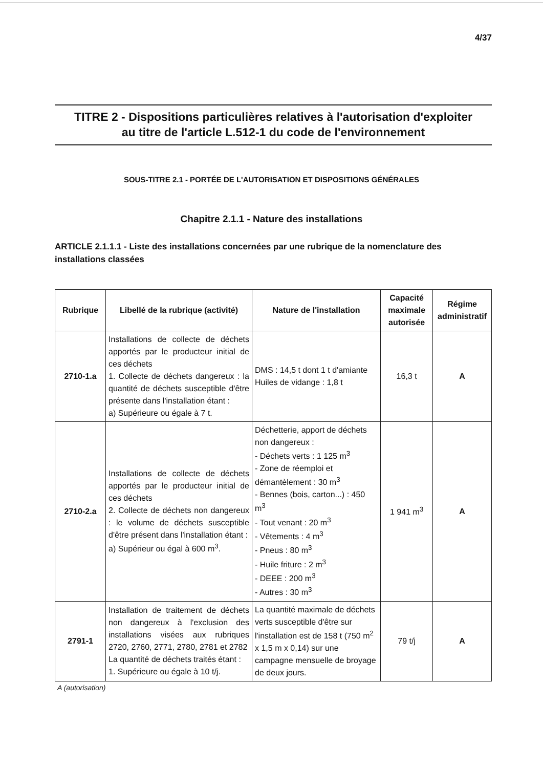4/37
TITRE 2 - Dispositions particulières relatives à l'autorisation d'exploiter
au titre de l'article L.512-1 du code de l'environnement
SOUS-TITRE 2.1 - PORTÉE DE L'AUTORISATION ET DISPOSITIONS GÉNÉRALES
Chapitre 2.1.1 - Nature des installations
ARTICLE 2.1.1.1 - Liste des installations concernées par une rubrique de la nomenclature des installations classées
| Rubrique | Libellé de la rubrique (activité) | Nature de l'installation | Capacité maximale autorisée | Régime administratif |
| --- | --- | --- | --- | --- |
| 2710-1.a | Installations de collecte de déchets apportés par le producteur initial de ces déchets 1. Collecte de déchets dangereux : la quantité de déchets susceptible d'être présente dans l'installation étant : a) Supérieure ou égale à 7 t. | DMS : 14,5 t dont 1 t d'amiante Huiles de vidange : 1,8 t | 16,3 t | A |
| 2710-2.a | Installations de collecte de déchets apportés par le producteur initial de ces déchets 2. Collecte de déchets non dangereux : le volume de déchets susceptible d'être présent dans l'installation étant : a) Supérieur ou égal à 600 m<sup>3</sup>. | Déchetterie, apport de déchets non dangereux : - Déchets verts : 1 125 m<sup>3</sup> - Zone de réemploi et démantèlement : 30 m<sup>3</sup> - Bennes (bois, carton...) : 450 m<sup>3</sup> - Tout venant : 20 m<sup>3</sup> - Vêtements : 4 m<sup>3</sup> - Pneus : 80 m<sup>3</sup> - Huile friture : 2 m<sup>3</sup> - DEEE : 200 m<sup>3</sup> - Autres : 30 m<sup>3</sup> | 1 941 m<sup>3</sup> | A |
| 2791-1 | Installation de traitement de déchets non dangereux à l'exclusion des installations visées aux rubriques 2720, 2760, 2771, 2780, 2781 et 2782 La quantité de déchets traités étant : 1. Supérieure ou égale à 10 t/j. | La quantité maximale de déchets verts susceptible d'être sur l'installation est de 158 t (750 m<sup>2</sup> x 1,5 m x 0,14) sur une campagne mensuelle de broyage de deux jours. | 79 t/j | A |
A (autorisation)